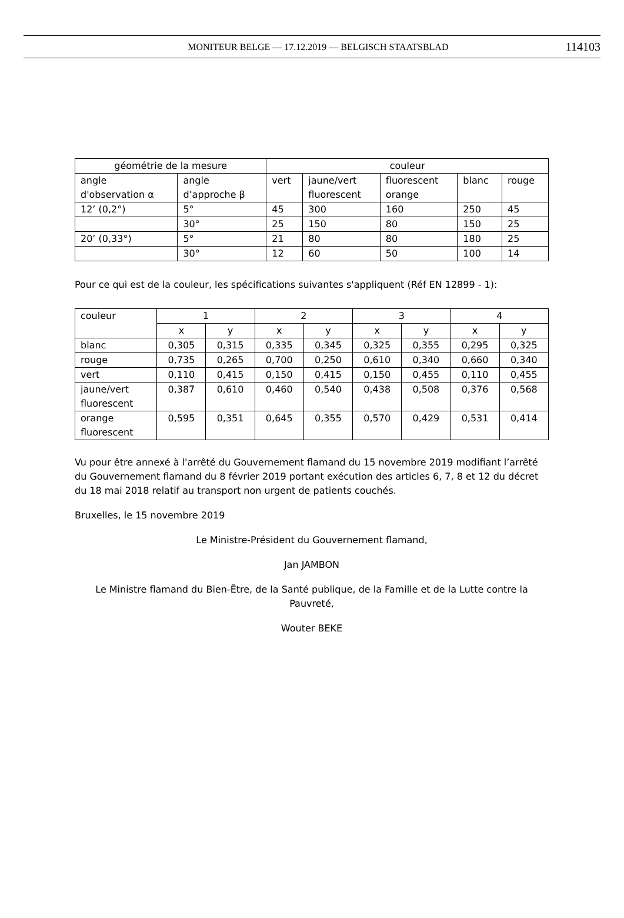MONITEUR BELGE — 17.12.2019 — BELGISCH STAATSBLAD 114103
| géométrie de la mesure | | couleur | | | | |
| --- | --- | --- | --- | --- | --- | --- |
| angle d'observation α | angle d’approche β | vert | jaune/vert fluorescent | fluorescent orange | blanc | rouge |
| 12’ (0,2°) | 5° | 45 | 300 | 160 | 250 | 45 |
| | 30° | 25 | 150 | 80 | 150 | 25 |
| 20’ (0,33°) | 5° | 21 | 80 | 80 | 180 | 25 |
| | 30° | 12 | 60 | 50 | 100 | 14 |
Pour ce qui est de la couleur, les spécifications suivantes s'appliquent (Réf EN 12899 - 1):
| couleur | 1 | | 2 | | 3 | | 4 | |
| --- | --- | --- | --- | --- | --- | --- | --- | --- |
| | x | y | x | y | x | y | x | y |
| blanc | 0,305 | 0,315 | 0,335 | 0,345 | 0,325 | 0,355 | 0,295 | 0,325 |
| rouge | 0,735 | 0,265 | 0,700 | 0,250 | 0,610 | 0,340 | 0,660 | 0,340 |
| vert | 0,110 | 0,415 | 0,150 | 0,415 | 0,150 | 0,455 | 0,110 | 0,455 |
| jaune/vert fluorescent | 0,387 | 0,610 | 0,460 | 0,540 | 0,438 | 0,508 | 0,376 | 0,568 |
| orange fluorescent | 0,595 | 0,351 | 0,645 | 0,355 | 0,570 | 0,429 | 0,531 | 0,414 |
Vu pour être annexé à l'arrêté du Gouvernement flamand du 15 novembre 2019 modifiant l’arrêté du Gouvernement flamand du 8 février 2019 portant exécution des articles 6, 7, 8 et 12 du décret du 18 mai 2018 relatif au transport non urgent de patients couchés.
Bruxelles, le 15 novembre 2019
Le Ministre-Président du Gouvernement flamand,
Jan JAMBON
Le Ministre flamand du Bien-Être, de la Santé publique, de la Famille et de la Lutte contre la Pauvreté,
Wouter BEKE